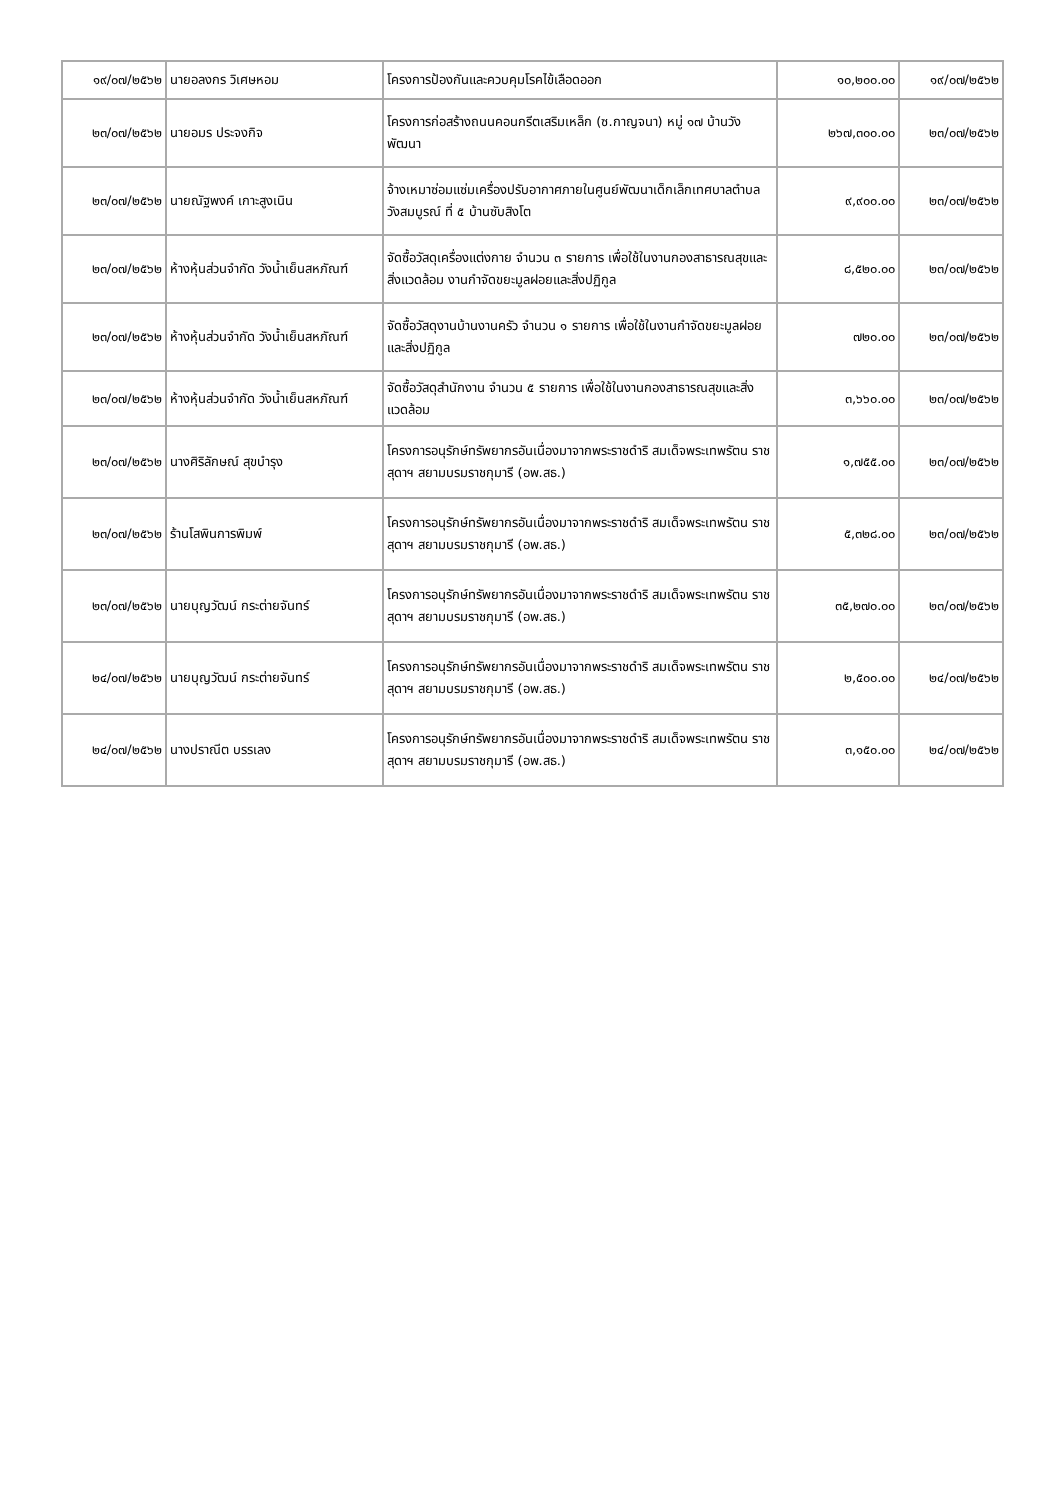| ๑๙/๐๗/๒๕๖๒ | นายอลงกร วิเศษหอม | โครงการป้องกันและควบคุมโรคไข้เลือดออก | ๑๐,๒๐๐.๐๐ | ๑๙/๐๗/๒๕๖๒ |
| ๒๓/๐๗/๒๕๖๒ | นายอมร ประจงกิจ | โครงการก่อสร้างถนนคอนกรีตเสริมเหล็ก (ซ.กาญจนา) หมู่ ๑๗ บ้านวังพัฒนา | ๒๖๗,๓๐๐.๐๐ | ๒๓/๐๗/๒๕๖๒ |
| ๒๓/๐๗/๒๕๖๒ | นายณัฐพงค์ เกาะสูงเนิน | จ้างเหมาซ่อมแซ่มเครื่องปรับอากาศภายในศูนย์พัฒนาเด็กเล็กเทศบาลตำบลวังสมบูรณ์ ที่ ๕ บ้านซับสิงโต | ๙,๙๐๐.๐๐ | ๒๓/๐๗/๒๕๖๒ |
| ๒๓/๐๗/๒๕๖๒ | ห้างหุ้นส่วนจำกัด วังน้ำเย็นสหภัณฑ์ | จัดซื้อวัสดุเครื่องแต่งกาย จำนวน ๓ รายการ เพื่อใช้ในงานกองสาธารณสุขและสิ่งแวดล้อม งานกำจัดขยะมูลฝอยและสิ่งปฏิกูล | ๘,๕๒๐.๐๐ | ๒๓/๐๗/๒๕๖๒ |
| ๒๓/๐๗/๒๕๖๒ | ห้างหุ้นส่วนจำกัด วังน้ำเย็นสหภัณฑ์ | จัดซื้อวัสดุงานบ้านงานครัว จำนวน ๑ รายการ เพื่อใช้ในงานกำจัดขยะมูลฝอยและสิ่งปฏิกูล | ๗๒๐.๐๐ | ๒๓/๐๗/๒๕๖๒ |
| ๒๓/๐๗/๒๕๖๒ | ห้างหุ้นส่วนจำกัด วังน้ำเย็นสหภัณฑ์ | จัดซื้อวัสดุสำนักงาน จำนวน ๕ รายการ เพื่อใช้ในงานกองสาธารณสุขและสิ่งแวดล้อม | ๓,๖๖๐.๐๐ | ๒๓/๐๗/๒๕๖๒ |
| ๒๓/๐๗/๒๕๖๒ | นางศิริลักษณ์ สุขบำรุง | โครงการอนุรักษ์ทรัพยากรอันเนื่องมาจากพระราชดำริ สมเด็จพระเทพรัตน ราชสุดาฯ สยามบรมราชกุมารี (อพ.สธ.) | ๑,๗๕๕.๐๐ | ๒๓/๐๗/๒๕๖๒ |
| ๒๓/๐๗/๒๕๖๒ | ร้านโสพินการพิมพ์ | โครงการอนุรักษ์ทรัพยากรอันเนื่องมาจากพระราชดำริ สมเด็จพระเทพรัตน ราชสุดาฯ สยามบรมราชกุมารี (อพ.สธ.) | ๕,๓๒๘.๐๐ | ๒๓/๐๗/๒๕๖๒ |
| ๒๓/๐๗/๒๕๖๒ | นายบุญวัฒน์ กระต่ายจันทร์ | โครงการอนุรักษ์ทรัพยากรอันเนื่องมาจากพระราชดำริ สมเด็จพระเทพรัตน ราชสุดาฯ สยามบรมราชกุมารี (อพ.สธ.) | ๓๕,๒๗๐.๐๐ | ๒๓/๐๗/๒๕๖๒ |
| ๒๔/๐๗/๒๕๖๒ | นายบุญวัฒน์ กระต่ายจันทร์ | โครงการอนุรักษ์ทรัพยากรอันเนื่องมาจากพระราชดำริ สมเด็จพระเทพรัตน ราชสุดาฯ สยามบรมราชกุมารี (อพ.สธ.) | ๒,๕๐๐.๐๐ | ๒๔/๐๗/๒๕๖๒ |
| ๒๔/๐๗/๒๕๖๒ | นางปราณีต บรรเลง | โครงการอนุรักษ์ทรัพยากรอันเนื่องมาจากพระราชดำริ สมเด็จพระเทพรัตน ราชสุดาฯ สยามบรมราชกุมารี (อพ.สธ.) | ๓,๑๕๐.๐๐ | ๒๔/๐๗/๒๕๖๒ |